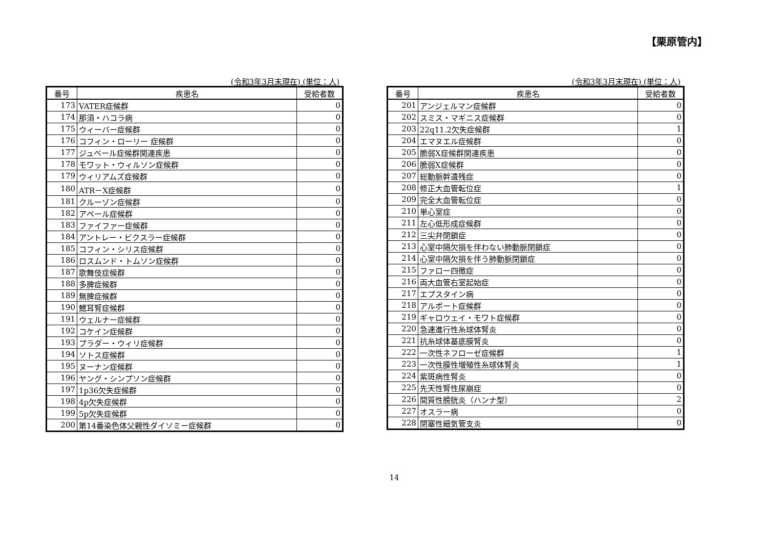【栗原管内】
(令和3年3月末現在) (単位：人)
| 番号 | 疾患名 | 受給者数 |
| --- | --- | --- |
| 173 | VATER症候群 | 0 |
| 174 | 那須・ハコラ病 | 0 |
| 175 | ウィーバー症候群 | 0 |
| 176 | コフィン・ローリー 症候群 | 0 |
| 177 | ジュベール症候群関連疾患 | 0 |
| 178 | モワット・ウィルソン症候群 | 0 |
| 179 | ウィリアムズ症候群 | 0 |
| 180 | ATR－X症候群 | 0 |
| 181 | クルーゾン症候群 | 0 |
| 182 | アペール症候群 | 0 |
| 183 | ファイファー症候群 | 0 |
| 184 | アントレー・ビクスラー症候群 | 0 |
| 185 | コフィン・シリス症候群 | 0 |
| 186 | ロスムンド・トムソン症候群 | 0 |
| 187 | 歌舞伎症候群 | 0 |
| 188 | 多脾症候群 | 0 |
| 189 | 無脾症候群 | 0 |
| 190 | 鰓耳腎症候群 | 0 |
| 191 | ウェルナー症候群 | 0 |
| 192 | コケイン症候群 | 0 |
| 193 | プラダー・ウィリ症候群 | 0 |
| 194 | ソトス症候群 | 0 |
| 195 | ヌーナン症候群 | 0 |
| 196 | ヤング・シンプソン症候群 | 0 |
| 197 | 1p36欠失症候群 | 0 |
| 198 | 4p欠失症候群 | 0 |
| 199 | 5p欠失症候群 | 0 |
| 200 | 第14番染色体父親性ダイソミー症候群 | 0 |
(令和3年3月末現在) (単位：人)
| 番号 | 疾患名 | 受給者数 |
| --- | --- | --- |
| 201 | アンジェルマン症候群 | 0 |
| 202 | スミス・マギニス症候群 | 0 |
| 203 | 22q11.2欠失症候群 | 1 |
| 204 | エマヌエル症候群 | 0 |
| 205 | 脆弱X症候群関連疾患 | 0 |
| 206 | 脆弱X症候群 | 0 |
| 207 | 総動脈幹遺残症 | 0 |
| 208 | 修正大血管転位症 | 1 |
| 209 | 完全大血管転位症 | 0 |
| 210 | 単心室症 | 0 |
| 211 | 左心低形成症候群 | 0 |
| 212 | 三尖弁閉鎖症 | 0 |
| 213 | 心室中隔欠損を伴わない肺動脈閉鎖症 | 0 |
| 214 | 心室中隔欠損を伴う肺動脈閉鎖症 | 0 |
| 215 | ファロー四徴症 | 0 |
| 216 | 両大血管右室起始症 | 0 |
| 217 | エプスタイン病 | 0 |
| 218 | アルポート症候群 | 0 |
| 219 | ギャロウェイ・モワト症候群 | 0 |
| 220 | 急速進行性糸球体腎炎 | 0 |
| 221 | 抗糸球体基底膜腎炎 | 0 |
| 222 | 一次性ネフローゼ症候群 | 1 |
| 223 | 一次性膜性増殖性糸球体腎炎 | 1 |
| 224 | 紫斑病性腎炎 | 0 |
| 225 | 先天性腎性尿崩症 | 0 |
| 226 | 間質性膀胱炎（ハンナ型） | 2 |
| 227 | オスラー病 | 0 |
| 228 | 閉塞性細気管支炎 | 0 |
14